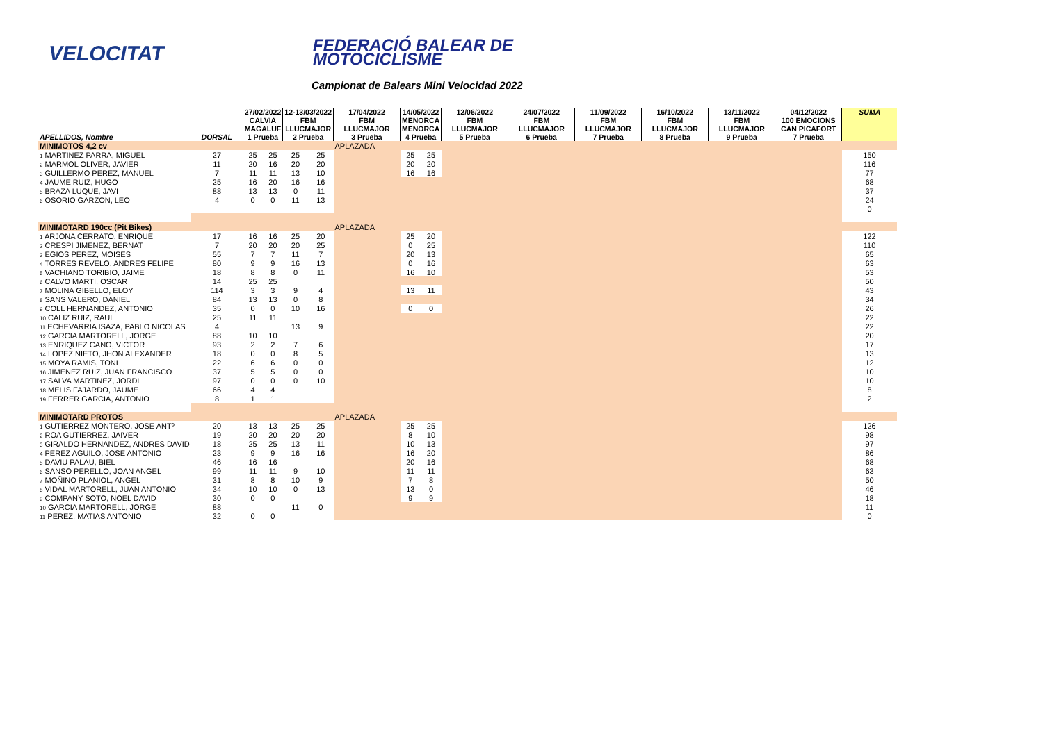VELOCITAT
FEDERACIÓ BALEAR DE
MOTOCICLISME
Campionat de Balears Mini Velocidad 2022
| APELLIDOS, Nombre | DORSAL | 27/02/2022 CALVIA MAGALUF 1 Prueba | | 12-13/03/2022 FBM LLUCMAJOR 2 Prueba | | 17/04/2022 FBM LLUCMAJOR 3 Prueba | | 14/05/2022 MENORCA MENORCA 4 Prueba | | 12/06/2022 FBM LLUCMAJOR 5 Prueba | | 24/07/2022 FBM LLUCMAJOR 6 Prueba | | 11/09/2022 FBM LLUCMAJOR 7 Prueba | | 16/10/2022 FBM LLUCMAJOR 8 Prueba | | 13/11/2022 FBM LLUCMAJOR 9 Prueba | | 04/12/2022 100 EMOCIONS CAN PICAFORT 7 Prueba | | SUMA |
| --- | --- | --- | --- | --- | --- | --- | --- | --- | --- | --- | --- | --- | --- | --- | --- | --- | --- | --- | --- | --- | --- | --- |
| MINIMOTOS 4,2 cv | | | | | | APLAZADA | | | | | | | | | | | | | | | | |
| 1 MARTINEZ PARRA, MIGUEL | 27 | 25 | 25 | 25 | 25 | | | 25 | 25 | | | | | | | | | | | | | 150 |
| 2 MARMOL OLIVER, JAVIER | 11 | 20 | 16 | 20 | 20 | | | 20 | 20 | | | | | | | | | | | | | 116 |
| 3 GUILLERMO PEREZ, MANUEL | 7 | 11 | 11 | 13 | 10 | | | 16 | 16 | | | | | | | | | | | | | 77 |
| 4 JAUME RUIZ, HUGO | 25 | 16 | 20 | 16 | 16 | | | | | | | | | | | | | | | | | 68 |
| 5 BRAZA LUQUE, JAVI | 88 | 13 | 13 | 0 | 11 | | | | | | | | | | | | | | | | | 37 |
| 6 OSORIO GARZON, LEO | 4 | 0 | 0 | 11 | 13 | | | | | | | | | | | | | | | | | 24 |
| | | | | | | | | | | | | | | | | | | | | | | 0 |
| MINIMOTARD 190cc (Pit Bikes) | | | | | | APLAZADA | | | | | | | | | | | | | | | | |
| 1 ARJONA CERRATO, ENRIQUE | 17 | 16 | 16 | 25 | 20 | | | 25 | 20 | | | | | | | | | | | | | 122 |
| 2 CRESPI JIMENEZ, BERNAT | 7 | 20 | 20 | 20 | 25 | | | 0 | 25 | | | | | | | | | | | | | 110 |
| 3 EGIOS PEREZ, MOISES | 55 | 7 | 7 | 11 | 7 | | | 20 | 13 | | | | | | | | | | | | | 65 |
| 4 TORRES REVELO, ANDRES FELIPE | 80 | 9 | 9 | 16 | 13 | | | 0 | 16 | | | | | | | | | | | | | 63 |
| 5 VACHIANO TORIBIO, JAIME | 18 | 8 | 8 | 0 | 11 | | | 16 | 10 | | | | | | | | | | | | | 53 |
| 6 CALVO MARTI, OSCAR | 14 | 25 | 25 | | | | | | | | | | | | | | | | | | | 50 |
| 7 MOLINA GIBELLO, ELOY | 114 | 3 | 3 | 9 | 4 | | | 13 | 11 | | | | | | | | | | | | | 43 |
| 8 SANS VALERO, DANIEL | 84 | 13 | 13 | 0 | 8 | | | | | | | | | | | | | | | | | 34 |
| 9 COLL HERNANDEZ, ANTONIO | 35 | 0 | 0 | 10 | 16 | | | 0 | 0 | | | | | | | | | | | | | 26 |
| 10 CALIZ RUIZ, RAUL | 25 | 11 | 11 | | | | | | | | | | | | | | | | | | | 22 |
| 11 ECHEVARRIA ISAZA, PABLO NICOLAS | 4 | | | 13 | 9 | | | | | | | | | | | | | | | | | 22 |
| 12 GARCIA MARTORELL, JORGE | 88 | 10 | 10 | | | | | | | | | | | | | | | | | | | 20 |
| 13 ENRIQUEZ CANO, VICTOR | 93 | 2 | 2 | 7 | 6 | | | | | | | | | | | | | | | | | 17 |
| 14 LOPEZ NIETO, JHON ALEXANDER | 18 | 0 | 0 | 8 | 5 | | | | | | | | | | | | | | | | | 13 |
| 15 MOYA RAMIS, TONI | 22 | 6 | 6 | 0 | 0 | | | | | | | | | | | | | | | | | 12 |
| 16 JIMENEZ RUIZ, JUAN FRANCISCO | 37 | 5 | 5 | 0 | 0 | | | | | | | | | | | | | | | | | 10 |
| 17 SALVA MARTINEZ, JORDI | 97 | 0 | 0 | 0 | 10 | | | | | | | | | | | | | | | | | 10 |
| 18 MELIS FAJARDO, JAUME | 66 | 4 | 4 | | | | | | | | | | | | | | | | | | | 8 |
| 19 FERRER GARCIA, ANTONIO | 8 | 1 | 1 | | | | | | | | | | | | | | | | | | | 2 |
| MINIMOTARD PROTOS | | | | | | APLAZADA | | | | | | | | | | | | | | | | |
| 1 GUTIERREZ MONTERO, JOSE ANTº | 20 | 13 | 13 | 25 | 25 | | | 25 | 25 | | | | | | | | | | | | | 126 |
| 2 ROA GUTIERREZ, JAIVER | 19 | 20 | 20 | 20 | 20 | | | 8 | 10 | | | | | | | | | | | | | 98 |
| 3 GIRALDO HERNANDEZ, ANDRES DAVID | 18 | 25 | 25 | 13 | 11 | | | 10 | 13 | | | | | | | | | | | | | 97 |
| 4 PEREZ AGUILO, JOSE ANTONIO | 23 | 9 | 9 | 16 | 16 | | | 16 | 20 | | | | | | | | | | | | | 86 |
| 5 DAVIU PALAU, BIEL | 46 | 16 | 16 | | | | | 20 | 16 | | | | | | | | | | | | | 68 |
| 6 SANSO PERELLO, JOAN ANGEL | 99 | 11 | 11 | 9 | 10 | | | 11 | 11 | | | | | | | | | | | | | 63 |
| 7 MOÑINO PLANIOL, ANGEL | 31 | 8 | 8 | 10 | 9 | | | 7 | 8 | | | | | | | | | | | | | 50 |
| 8 VIDAL MARTORELL, JUAN ANTONIO | 34 | 10 | 10 | 0 | 13 | | | 13 | 0 | | | | | | | | | | | | | 46 |
| 9 COMPANY SOTO, NOEL DAVID | 30 | 0 | 0 | | | | | 9 | 9 | | | | | | | | | | | | | 18 |
| 10 GARCIA MARTORELL, JORGE | 88 | | | 11 | 0 | | | | | | | | | | | | | | | | | 11 |
| 11 PEREZ, MATIAS ANTONIO | 32 | 0 | 0 | | | | | | | | | | | | | | | | | | | 0 |